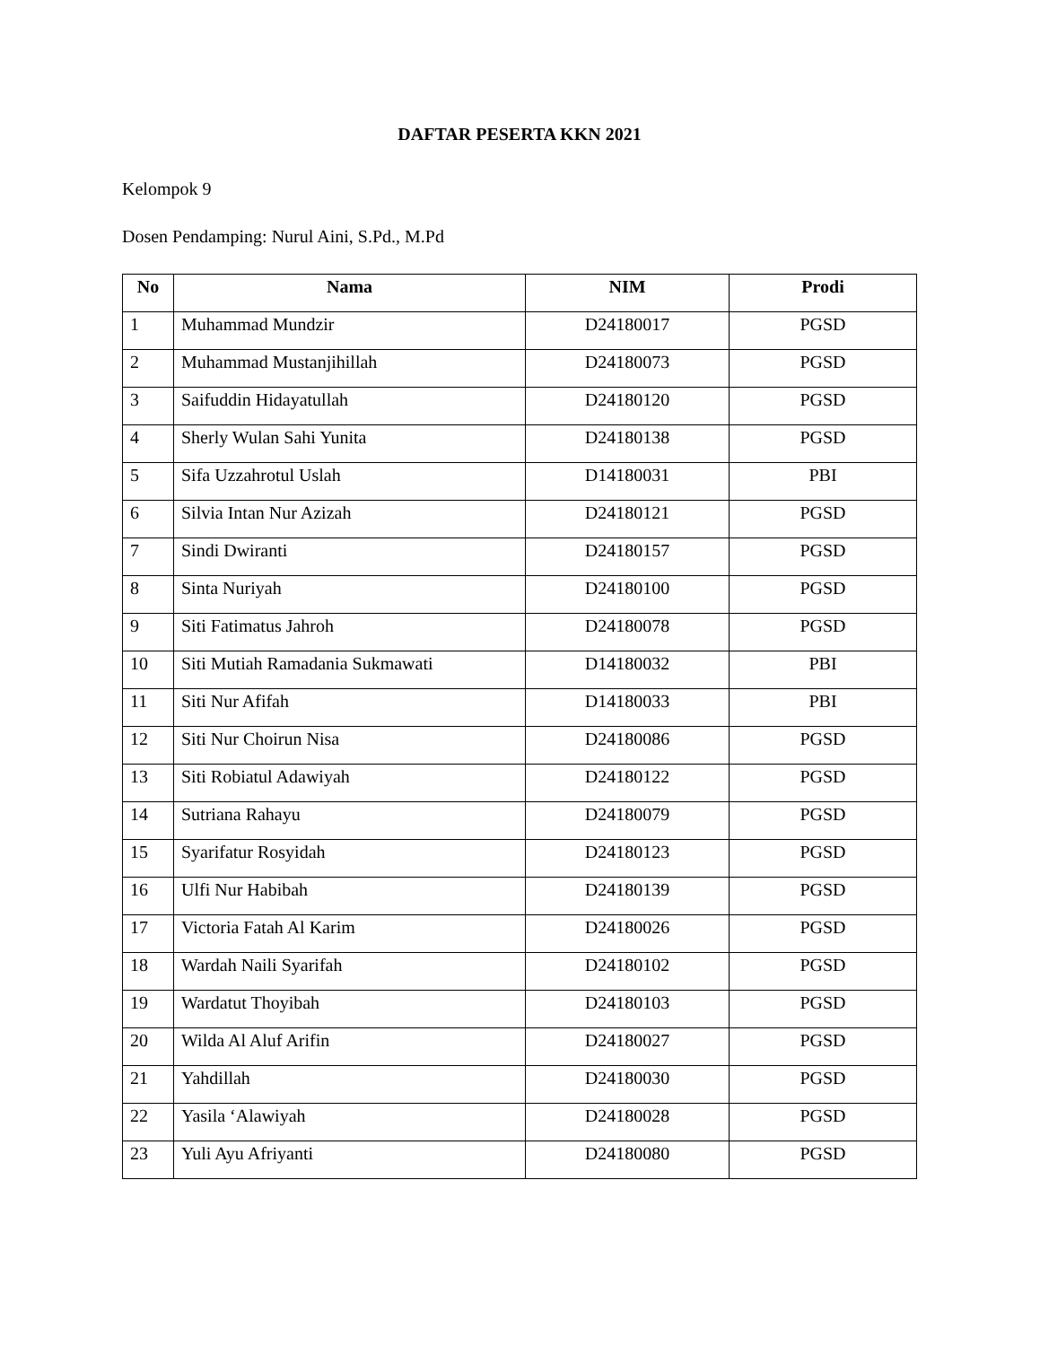DAFTAR PESERTA KKN 2021
Kelompok 9
Dosen Pendamping: Nurul Aini, S.Pd., M.Pd
| No | Nama | NIM | Prodi |
| --- | --- | --- | --- |
| 1 | Muhammad Mundzir | D24180017 | PGSD |
| 2 | Muhammad Mustanjihillah | D24180073 | PGSD |
| 3 | Saifuddin Hidayatullah | D24180120 | PGSD |
| 4 | Sherly Wulan Sahi Yunita | D24180138 | PGSD |
| 5 | Sifa Uzzahrotul Uslah | D14180031 | PBI |
| 6 | Silvia Intan Nur Azizah | D24180121 | PGSD |
| 7 | Sindi Dwiranti | D24180157 | PGSD |
| 8 | Sinta Nuriyah | D24180100 | PGSD |
| 9 | Siti Fatimatus Jahroh | D24180078 | PGSD |
| 10 | Siti Mutiah Ramadania Sukmawati | D14180032 | PBI |
| 11 | Siti Nur Afifah | D14180033 | PBI |
| 12 | Siti Nur Choirun Nisa | D24180086 | PGSD |
| 13 | Siti Robiatul Adawiyah | D24180122 | PGSD |
| 14 | Sutriana Rahayu | D24180079 | PGSD |
| 15 | Syarifatur Rosyidah | D24180123 | PGSD |
| 16 | Ulfi Nur Habibah | D24180139 | PGSD |
| 17 | Victoria Fatah Al Karim | D24180026 | PGSD |
| 18 | Wardah Naili Syarifah | D24180102 | PGSD |
| 19 | Wardatut Thoyibah | D24180103 | PGSD |
| 20 | Wilda Al Aluf Arifin | D24180027 | PGSD |
| 21 | Yahdillah | D24180030 | PGSD |
| 22 | Yasila ‘Alawiyah | D24180028 | PGSD |
| 23 | Yuli Ayu Afriyanti | D24180080 | PGSD |